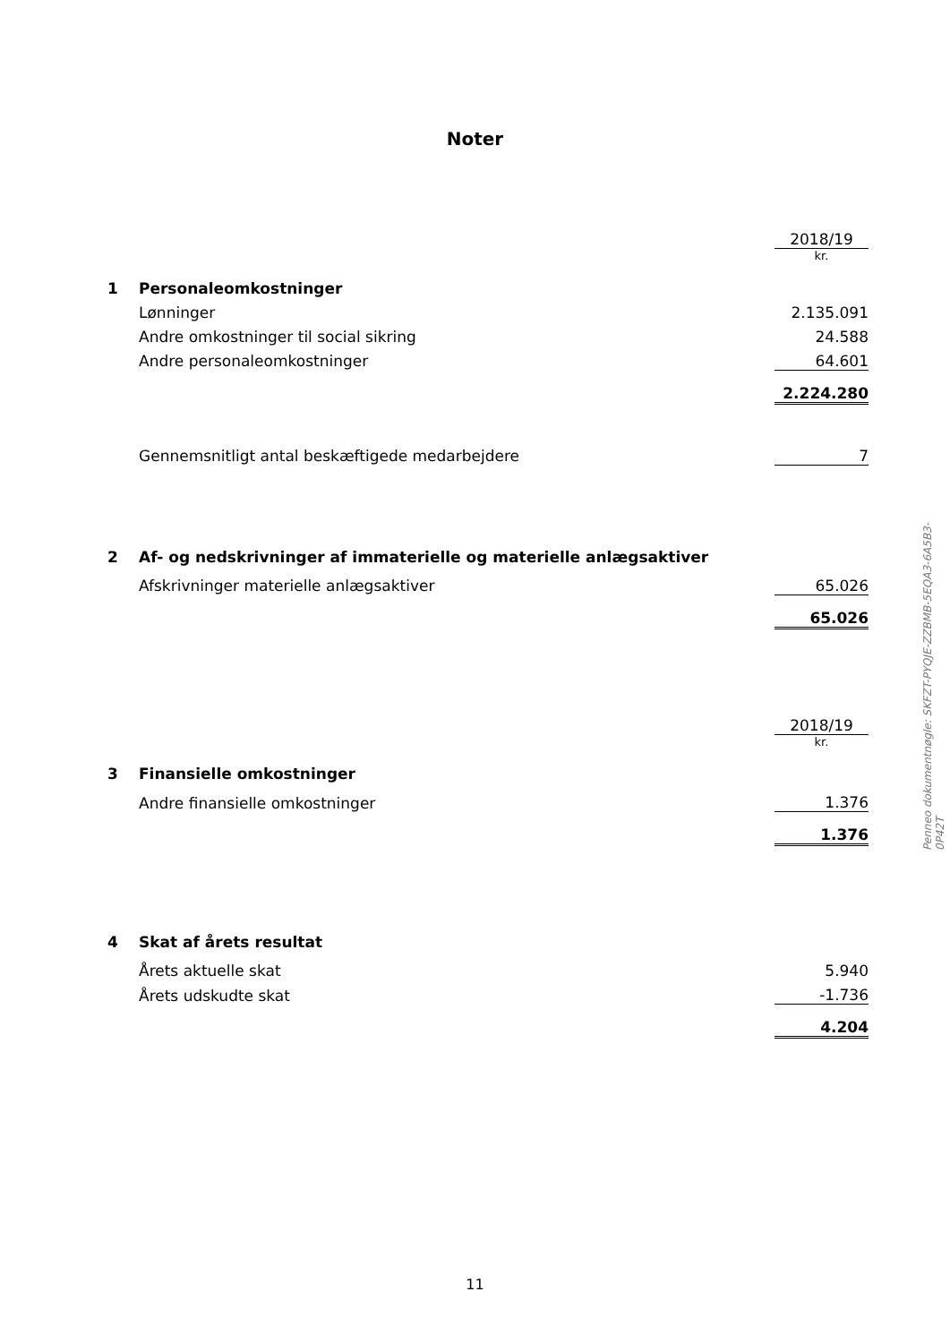Noter
| | | 2018/19 |
| | | kr. |
| 1 | Personaleomkostninger | |
| | Lønninger | 2.135.091 |
| | Andre omkostninger til social sikring | 24.588 |
| | Andre personaleomkostninger | 64.601 |
| | | 2.224.280 |
| | Gennemsnitligt antal beskæftigede medarbejdere | 7 |
| 2 | Af- og nedskrivninger af immaterielle og materielle anlægsaktiver | |
| | Afskrivninger materielle anlægsaktiver | 65.026 |
| | | 65.026 |
| | | 2018/19 |
| | | kr. |
| 3 | Finansielle omkostninger | |
| | Andre finansielle omkostninger | 1.376 |
| | | 1.376 |
| 4 | Skat af årets resultat | |
| | Årets aktuelle skat | 5.940 |
| | Årets udskudte skat | -1.736 |
| | | 4.204 |
Penneo dokumentnøgle: SKFZT-PYQJE-ZZBMB-5EQA3-6A5B3-0P42T
11